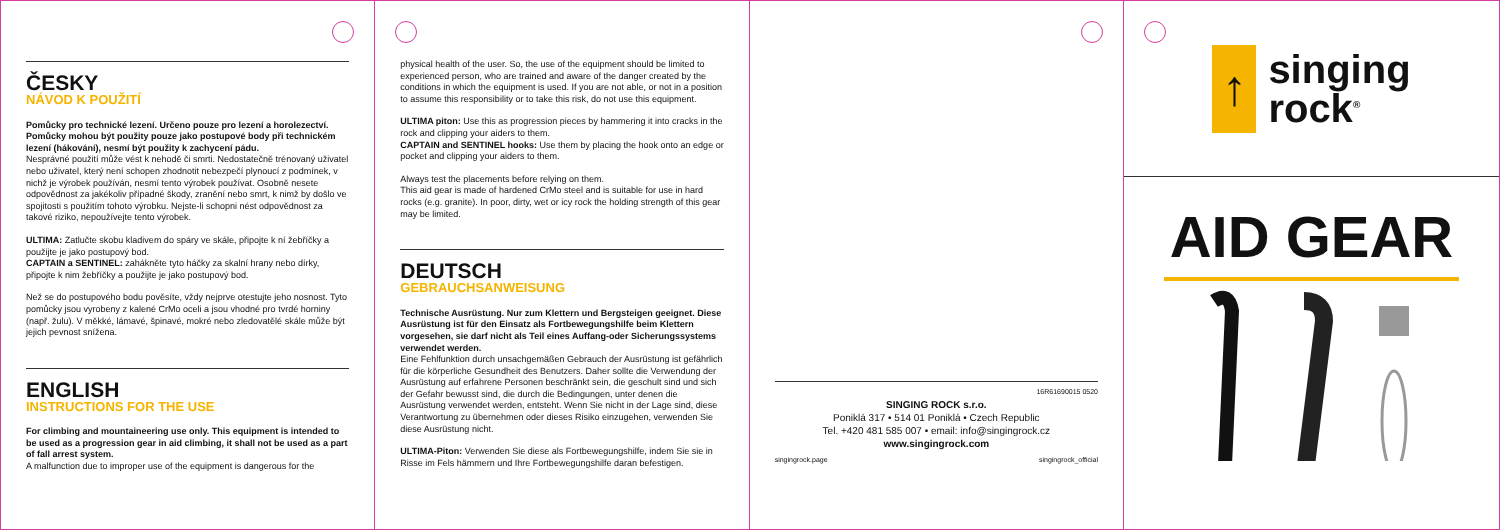ČESKY
NÁVOD K POUŽITÍ
Pomůcky pro technické lezení. Určeno pouze pro lezení a horolezectví. Pomůcky mohou být použity pouze jako postupové body při technickém lezení (hákování), nesmí být použity k zachycení pádu.
Nesprávné použití může vést k nehodě či smrti. Nedostatečně trénovaný uživatel nebo uživatel, který není schopen zhodnotit nebezpečí plynoucí z podmínek, v nichž je výrobek používán, nesmí tento výrobek používat. Osobně nesete odpovědnost za jakékoliv případné škody, zranění nebo smrt, k nimž by došlo ve spojitosti s použitím tohoto výrobku. Nejste-li schopni nést odpovědnost za takové riziko, nepoužívejte tento výrobek.
ULTIMA: Zatlučte skobu kladivem do spáry ve skále, připojte k ní žebříčky a použijte je jako postupový bod.
CAPTAIN a SENTINEL: zahákněte tyto háčky za skalní hrany nebo dírky, připojte k nim žebříčky a použijte je jako postupový bod.
Než se do postupového bodu pověsíte, vždy nejprve otestujte jeho nosnost. Tyto pomůcky jsou vyrobeny z kalené CrMo oceli a jsou vhodné pro tvrdé horniny (např. žulu). V měkké, lámavé, špinavé, mokré nebo zledovatělé skále může být jejich pevnost snížena.
ENGLISH
INSTRUCTIONS FOR THE USE
For climbing and mountaineering use only. This equipment is intended to be used as a progression gear in aid climbing, it shall not be used as a part of fall arrest system.
A malfunction due to improper use of the equipment is dangerous for the
physical health of the user. So, the use of the equipment should be limited to experienced person, who are trained and aware of the danger created by the conditions in which the equipment is used. If you are not able, or not in a position to assume this responsibility or to take this risk, do not use this equipment.
ULTIMA piton: Use this as progression pieces by hammering it into cracks in the rock and clipping your aiders to them.
CAPTAIN and SENTINEL hooks: Use them by placing the hook onto an edge or pocket and clipping your aiders to them.
Always test the placements before relying on them.
This aid gear is made of hardened CrMo steel and is suitable for use in hard rocks (e.g. granite). In poor, dirty, wet or icy rock the holding strength of this gear may be limited.
DEUTSCH
GEBRAUCHSANWEISUNG
Technische Ausrüstung. Nur zum Klettern und Bergsteigen geeignet. Diese Ausrüstung ist für den Einsatz als Fortbewegungshilfe beim Klettern vorgesehen, sie darf nicht als Teil eines Auffang-oder Sicherungssystems verwendet werden.
Eine Fehlfunktion durch unsachgemäßen Gebrauch der Ausrüstung ist gefährlich für die körperliche Gesundheit des Benutzers. Daher sollte die Verwendung der Ausrüstung auf erfahrene Personen beschränkt sein, die geschult sind und sich der Gefahr bewusst sind, die durch die Bedingungen, unter denen die Ausrüstung verwendet werden, entsteht. Wenn Sie nicht in der Lage sind, diese Verantwortung zu übernehmen oder dieses Risiko einzugehen, verwenden Sie diese Ausrüstung nicht.
ULTIMA-Piton: Verwenden Sie diese als Fortbewegungshilfe, indem Sie sie in Risse im Fels hämmern und Ihre Fortbewegungshilfe daran befestigen.
16R61690015 0520
SINGING ROCK s.r.o.
Poniklá 317 • 514 01 Poniklá • Czech Republic
Tel. +420 481 585 007 • email: info@singingrock.cz
www.singingrock.com
singingrock.page singingrock_official
↑
singing
rock<sup>®</sup>
AID GEAR